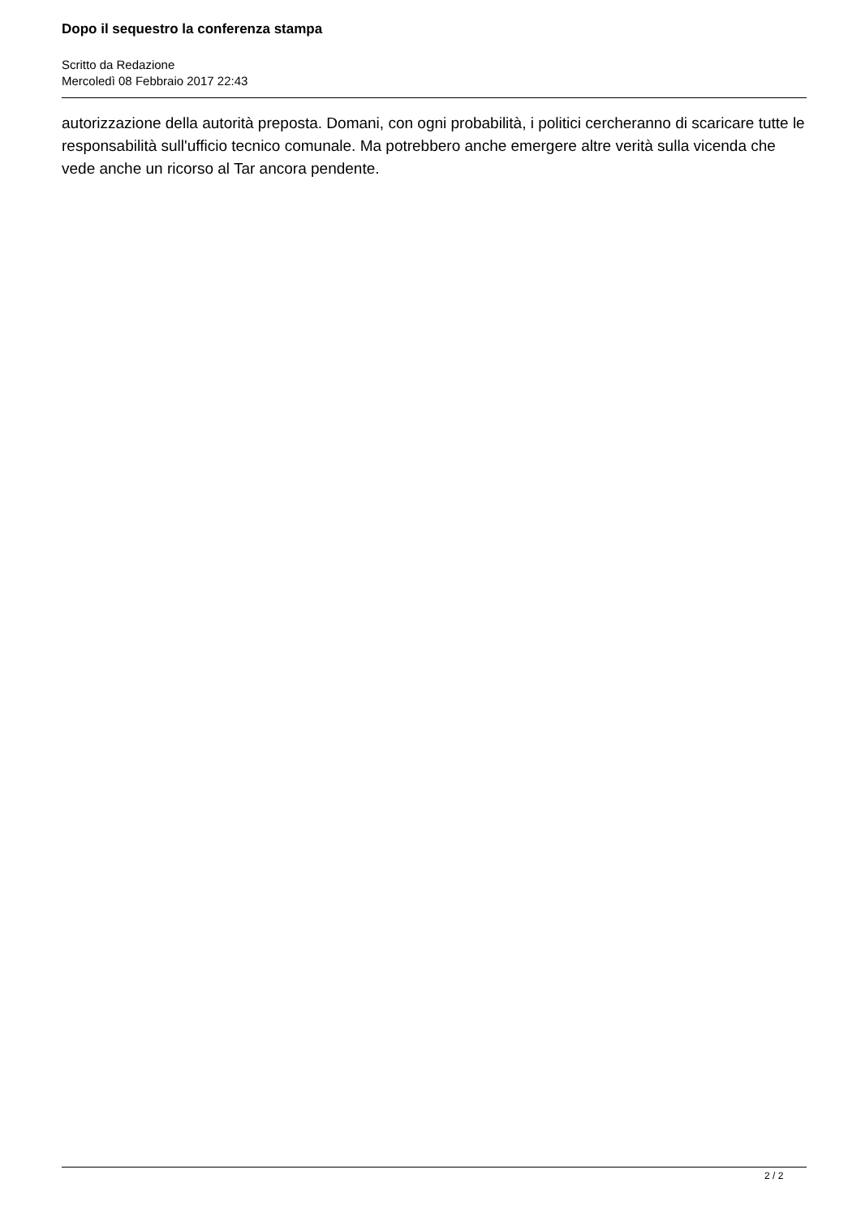Dopo il sequestro la conferenza stampa
Scritto da Redazione
Mercoledì 08 Febbraio 2017 22:43
autorizzazione della autorità preposta. Domani, con ogni probabilità, i politici cercheranno di scaricare tutte le responsabilità sull'ufficio tecnico comunale. Ma potrebbero anche emergere altre verità sulla vicenda che vede anche un ricorso al Tar ancora pendente.
2 / 2